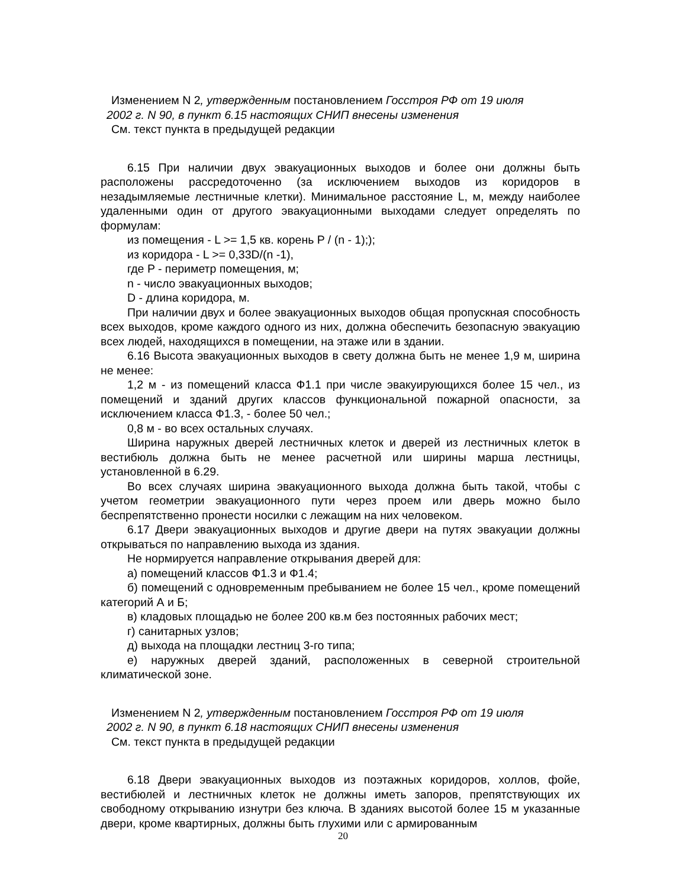Изменением N 2, утвержденным постановлением Госстроя РФ от 19 июля
2002 г. N 90, в пункт 6.15 настоящих СНИП внесены изменения
См. текст пункта в предыдущей редакции
6.15 При наличии двух эвакуационных выходов и более они должны быть расположены рассредоточенно (за исключением выходов из коридоров в незадымляемые лестничные клетки). Минимальное расстояние L, м, между наиболее удаленными один от другого эвакуационными выходами следует определять по формулам:
из помещения - L >= 1,5 кв. корень P / (n - 1););
из коридора - L >= 0,33D/(n -1),
где P - периметр помещения, м;
n - число эвакуационных выходов;
D - длина коридора, м.
При наличии двух и более эвакуационных выходов общая пропускная способность всех выходов, кроме каждого одного из них, должна обеспечить безопасную эвакуацию всех людей, находящихся в помещении, на этаже или в здании.
6.16 Высота эвакуационных выходов в свету должна быть не менее 1,9 м, ширина не менее:
1,2 м - из помещений класса Ф1.1 при числе эвакуирующихся более 15 чел., из помещений и зданий других классов функциональной пожарной опасности, за исключением класса Ф1.3, - более 50 чел.;
0,8 м - во всех остальных случаях.
Ширина наружных дверей лестничных клеток и дверей из лестничных клеток в вестибюль должна быть не менее расчетной или ширины марша лестницы, установленной в 6.29.
Во всех случаях ширина эвакуационного выхода должна быть такой, чтобы с учетом геометрии эвакуационного пути через проем или дверь можно было беспрепятственно пронести носилки с лежащим на них человеком.
6.17 Двери эвакуационных выходов и другие двери на путях эвакуации должны открываться по направлению выхода из здания.
Не нормируется направление открывания дверей для:
а) помещений классов Ф1.3 и Ф1.4;
б) помещений с одновременным пребыванием не более 15 чел., кроме помещений категорий А и Б;
в) кладовых площадью не более 200 кв.м без постоянных рабочих мест;
г) санитарных узлов;
д) выхода на площадки лестниц 3-го типа;
е) наружных дверей зданий, расположенных в северной строительной климатической зоне.
Изменением N 2, утвержденным постановлением Госстроя РФ от 19 июля
2002 г. N 90, в пункт 6.18 настоящих СНИП внесены изменения
См. текст пункта в предыдущей редакции
6.18 Двери эвакуационных выходов из поэтажных коридоров, холлов, фойе, вестибюлей и лестничных клеток не должны иметь запоров, препятствующих их свободному открыванию изнутри без ключа. В зданиях высотой более 15 м указанные двери, кроме квартирных, должны быть глухими или с армированным
20